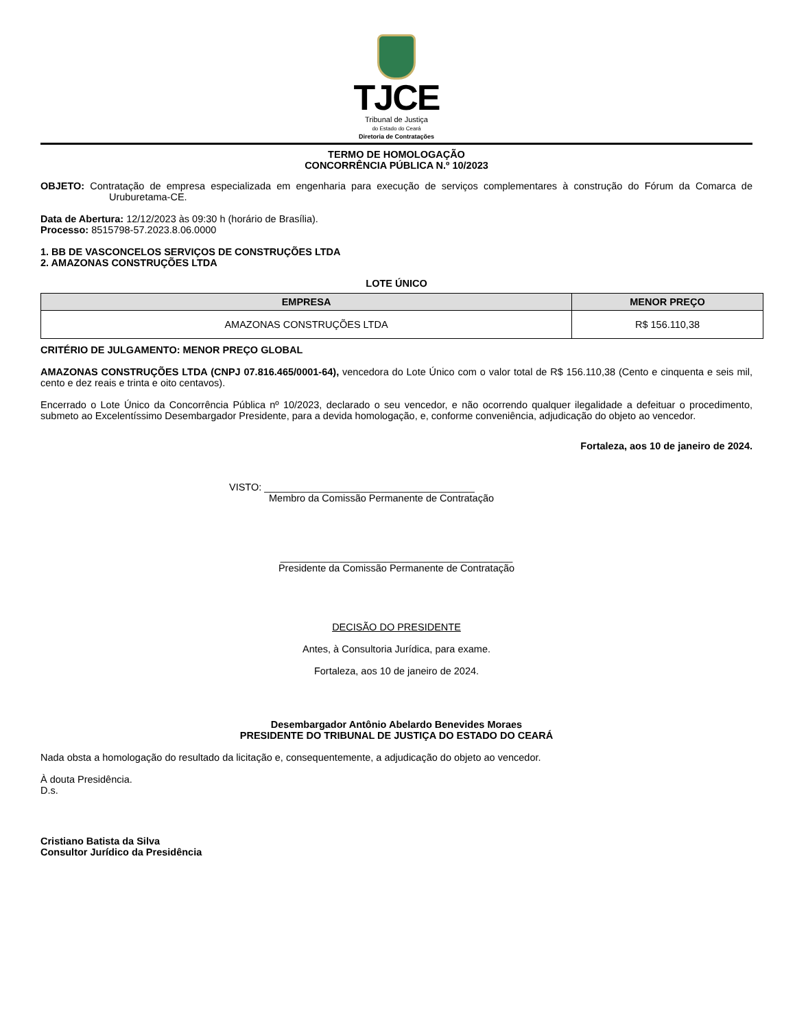TJCE
Tribunal de Justiça
do Estado do Ceará
Diretoria de Contratações
TERMO DE HOMOLOGAÇÃO
CONCORRÊNCIA PÚBLICA N.º 10/2023
OBJETO: Contratação de empresa especializada em engenharia para execução de serviços complementares à construção do Fórum da Comarca de Uruburetama-CE.
Data de Abertura: 12/12/2023 às 09:30 h (horário de Brasília).
Processo: 8515798-57.2023.8.06.0000
1. BB DE VASCONCELOS SERVIÇOS DE CONSTRUÇÕES LTDA
2. AMAZONAS CONSTRUÇÕES LTDA
LOTE ÚNICO
| EMPRESA | MENOR PREÇO |
| --- | --- |
| AMAZONAS CONSTRUÇÕES LTDA | R$ 156.110,38 |
CRITÉRIO DE JULGAMENTO: MENOR PREÇO GLOBAL
AMAZONAS CONSTRUÇÕES LTDA (CNPJ 07.816.465/0001-64), vencedora do Lote Único com o valor total de R$ 156.110,38 (Cento e cinquenta e seis mil, cento e dez reais e trinta e oito centavos).
Encerrado o Lote Único da Concorrência Pública nº 10/2023, declarado o seu vencedor, e não ocorrendo qualquer ilegalidade a defeituar o procedimento, submeto ao Excelentíssimo Desembargador Presidente, para a devida homologação, e, conforme conveniência, adjudicação do objeto ao vencedor.
Fortaleza, aos 10 de janeiro de 2024.
VISTO: ______________________________________
Membro da Comissão Permanente de Contratação
__________________________________________
Presidente da Comissão Permanente de Contratação
DECISÃO DO PRESIDENTE
Antes, à Consultoria Jurídica, para exame.
Fortaleza, aos 10 de janeiro de 2024.
Desembargador Antônio Abelardo Benevides Moraes
PRESIDENTE DO TRIBUNAL DE JUSTIÇA DO ESTADO DO CEARÁ
Nada obsta a homologação do resultado da licitação e, consequentemente, a adjudicação do objeto ao vencedor.
À douta Presidência.
D.s.
Cristiano Batista da Silva
Consultor Jurídico da Presidência